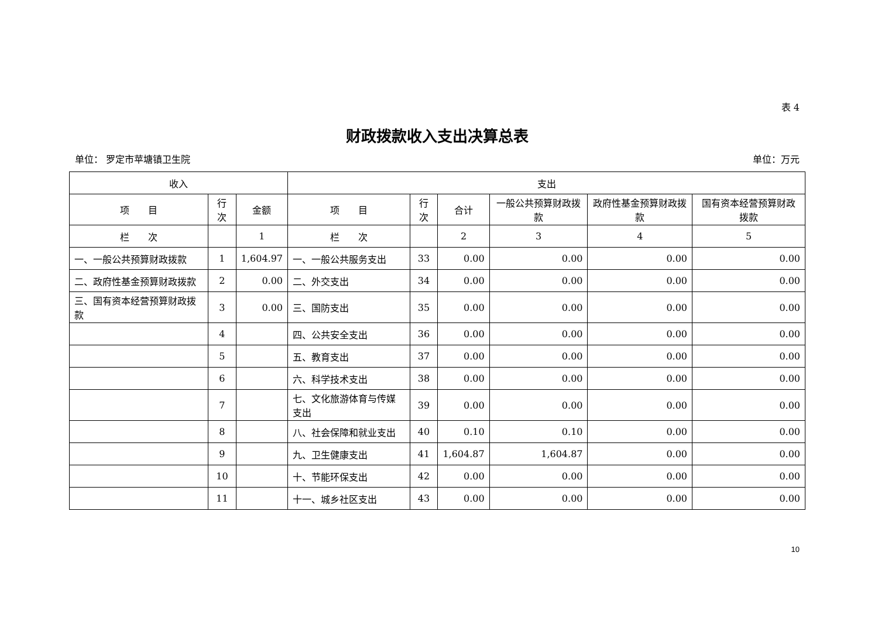表 4
财政拨款收入支出决算总表
单位： 罗定市苹塘镇卫生院 单位：万元
| 收入 | | | 支出 | | | | | |
| --- | --- | --- | --- | --- | --- | --- | --- | --- |
| 项 目 | 行次 | 金额 | 项 目 | 行次 | 合计 | 一般公共预算财政拨款 | 政府性基金预算财政拨款 | 国有资本经营预算财政拨款 |
| 栏 次 | | 1 | 栏 次 | | 2 | 3 | 4 | 5 |
| 一、一般公共预算财政拨款 | 1 | 1,604.97 | 一、一般公共服务支出 | 33 | 0.00 | 0.00 | 0.00 | 0.00 |
| 二、政府性基金预算财政拨款 | 2 | 0.00 | 二、外交支出 | 34 | 0.00 | 0.00 | 0.00 | 0.00 |
| 三、国有资本经营预算财政拨款 | 3 | 0.00 | 三、国防支出 | 35 | 0.00 | 0.00 | 0.00 | 0.00 |
| | 4 | | 四、公共安全支出 | 36 | 0.00 | 0.00 | 0.00 | 0.00 |
| | 5 | | 五、教育支出 | 37 | 0.00 | 0.00 | 0.00 | 0.00 |
| | 6 | | 六、科学技术支出 | 38 | 0.00 | 0.00 | 0.00 | 0.00 |
| | 7 | | 七、文化旅游体育与传媒支出 | 39 | 0.00 | 0.00 | 0.00 | 0.00 |
| | 8 | | 八、社会保障和就业支出 | 40 | 0.10 | 0.10 | 0.00 | 0.00 |
| | 9 | | 九、卫生健康支出 | 41 | 1,604.87 | 1,604.87 | 0.00 | 0.00 |
| | 10 | | 十、节能环保支出 | 42 | 0.00 | 0.00 | 0.00 | 0.00 |
| | 11 | | 十一、城乡社区支出 | 43 | 0.00 | 0.00 | 0.00 | 0.00 |
10